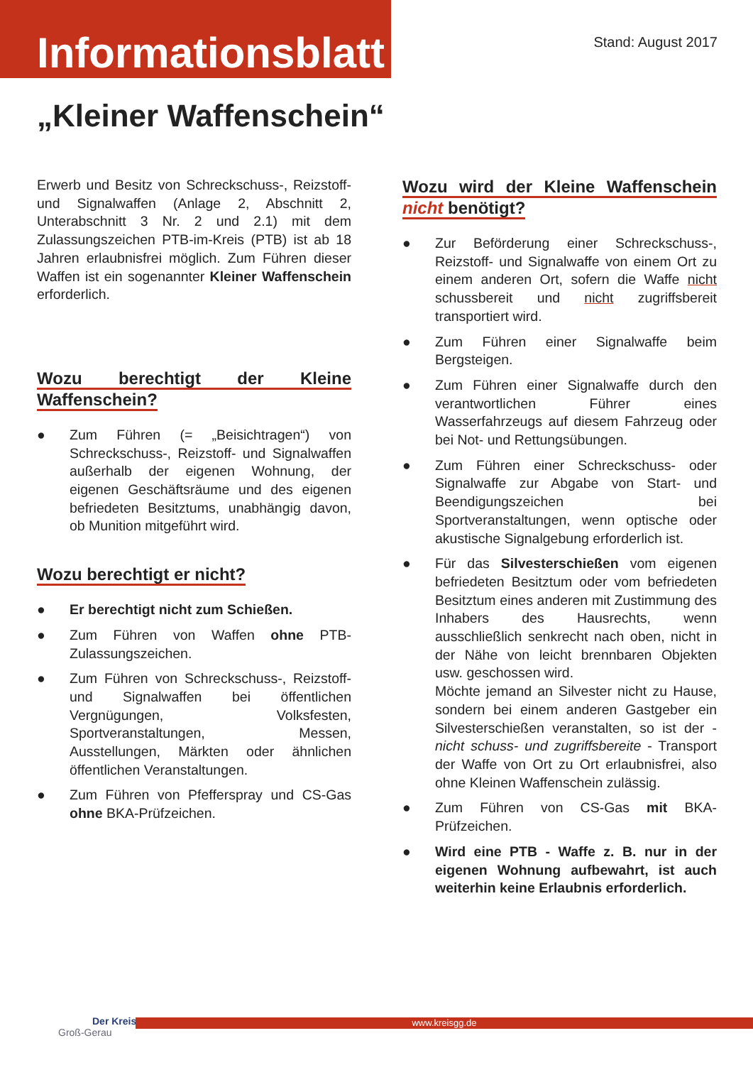Informationsblatt
Stand: August 2017
„Kleiner Waffenschein“
Erwerb und Besitz von Schreckschuss-, Reizstoff- und Signalwaffen (Anlage 2, Abschnitt 2, Unterabschnitt 3 Nr. 2 und 2.1) mit dem Zulassungszeichen PTB-im-Kreis (PTB) ist ab 18 Jahren erlaubnisfrei möglich. Zum Führen dieser Waffen ist ein sogenannter Kleiner Waffenschein erforderlich.
Wozu berechtigt der Kleine Waffenschein?
● Zum Führen (= „Beisichtragen“) von Schreckschuss-, Reizstoff- und Signalwaffen außerhalb der eigenen Wohnung, der eigenen Geschäftsräume und des eigenen befriedeten Besitztums, unabhängig davon, ob Munition mitgeführt wird.
Wozu berechtigt er nicht?
● Er berechtigt nicht zum Schießen.
● Zum Führen von Waffen ohne PTB-Zulassungszeichen.
● Zum Führen von Schreckschuss-, Reizstoff- und Signalwaffen bei öffentlichen Vergnügungen, Volksfesten, Sportveranstaltungen, Messen, Ausstellungen, Märkten oder ähnlichen öffentlichen Veranstaltungen.
● Zum Führen von Pfefferspray und CS-Gas ohne BKA-Prüfzeichen.
Wozu wird der Kleine Waffenschein nicht benötigt?
● Zur Beförderung einer Schreckschuss-, Reizstoff- und Signalwaffe von einem Ort zu einem anderen Ort, sofern die Waffe nicht schussbereit und nicht zugriffsbereit transportiert wird.
● Zum Führen einer Signalwaffe beim Bergsteigen.
● Zum Führen einer Signalwaffe durch den verantwortlichen Führer eines Wasserfahrzeugs auf diesem Fahrzeug oder bei Not- und Rettungsübungen.
● Zum Führen einer Schreckschuss- oder Signalwaffe zur Abgabe von Start- und Beendigungszeichen bei Sportveranstaltungen, wenn optische oder akustische Signalgebung erforderlich ist.
● Für das Silvesterschießen vom eigenen befriedeten Besitztum oder vom befriedeten Besitztum eines anderen mit Zustimmung des Inhabers des Hausrechts, wenn ausschließlich senkrecht nach oben, nicht in der Nähe von leicht brennbaren Objekten usw. geschossen wird.
Möchte jemand an Silvester nicht zu Hause, sondern bei einem anderen Gastgeber ein Silvesterschießen veranstalten, so ist der - nicht schuss- und zugriffsbereite - Transport der Waffe von Ort zu Ort erlaubnisfrei, also ohne Kleinen Waffenschein zulässig.
● Zum Führen von CS-Gas mit BKA-Prüfzeichen.
● Wird eine PTB - Waffe z. B. nur in der eigenen Wohnung aufbewahrt, ist auch weiterhin keine Erlaubnis erforderlich.
Der Kreis
Groß-Gerau
www.kreisgg.de